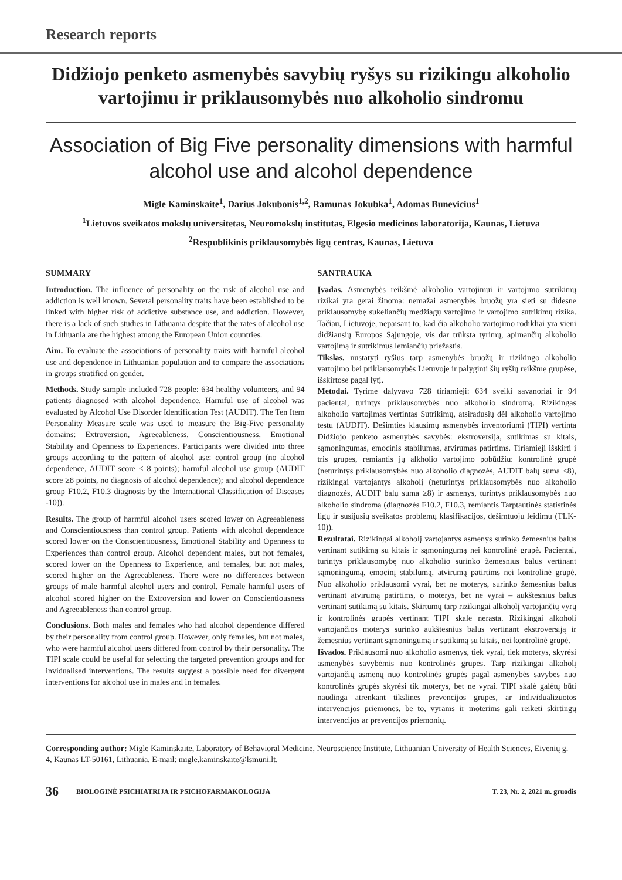Research reports
Didžiojo penketo asmenybės savybių ryšys su rizikingu alkoholio vartojimu ir priklausomybės nuo alkoholio sindromu
Association of Big Five personality dimensions with harmful alcohol use and alcohol dependence
Migle Kaminskaite<sup>1</sup>, Darius Jokubonis<sup>1,2</sup>, Ramunas Jokubka<sup>1</sup>, Adomas Bunevicius<sup>1</sup>
<sup>1</sup> Lietuvos sveikatos mokslų universitetas, Neuromokslų institutas, Elgesio medicinos laboratorija, Kaunas, Lietuva
<sup>2</sup> Respublikinis priklausomybės ligų centras, Kaunas, Lietuva
SUMMARY
Introduction. The influence of personality on the risk of alcohol use and addiction is well known. Several personality traits have been established to be linked with higher risk of addictive substance use, and addiction. However, there is a lack of such studies in Lithuania despite that the rates of alcohol use in Lithuania are the highest among the European Union countries.
Aim. To evaluate the associations of personality traits with harmful alcohol use and dependence in Lithuanian population and to compare the associations in groups stratified on gender.
Methods. Study sample included 728 people: 634 healthy volunteers, and 94 patients diagnosed with alcohol dependence. Harmful use of alcohol was evaluated by Alcohol Use Disorder Identification Test (AUDIT). The Ten Item Personality Measure scale was used to measure the Big-Five personality domains: Extroversion, Agreeableness, Conscientiousness, Emotional Stability and Openness to Experiences. Participants were divided into three groups according to the pattern of alcohol use: control group (no alcohol dependence, AUDIT score < 8 points); harmful alcohol use group (AUDIT score ≥8 points, no diagnosis of alcohol dependence); and alcohol dependence group F10.2, F10.3 diagnosis by the International Classification of Diseases -10)).
Results. The group of harmful alcohol users scored lower on Agreeableness and Conscientiousness than control group. Patients with alcohol dependence scored lower on the Conscientiousness, Emotional Stability and Openness to Experiences than control group. Alcohol dependent males, but not females, scored lower on the Openness to Experience, and females, but not males, scored higher on the Agreeableness. There were no differences between groups of male harmful alcohol users and control. Female harmful users of alcohol scored higher on the Extroversion and lower on Conscientiousness and Agreeableness than control group.
Conclusions. Both males and females who had alcohol dependence differed by their personality from control group. However, only females, but not males, who were harmful alcohol users differed from control by their personality. The TIPI scale could be useful for selecting the targeted prevention groups and for invidualised interventions. The results suggest a possible need for divergent interventions for alcohol use in males and in females.
SANTRAUKA
Įvadas. Asmenybės reikšmė alkoholio vartojimui ir vartojimo sutrikimų rizikai yra gerai žinoma: nemažai asmenybės bruožų yra sieti su didesne priklausomybę sukeliančių medžiagų vartojimo ir vartojimo sutrikimų rizika. Tačiau, Lietuvoje, nepaisant to, kad čia alkoholio vartojimo rodikliai yra vieni didžiausių Europos Sąjungoje, vis dar trūksta tyrimų, apimančių alkoholio vartojimą ir sutrikimus lemiančių priežastis.
Tikslas. nustatyti ryšius tarp asmenybės bruožų ir rizikingo alkoholio vartojimo bei priklausomybės Lietuvoje ir palyginti šių ryšių reikšmę grupėse, išskirtose pagal lytį.
Metodai. Tyrime dalyvavo 728 tiriamieji: 634 sveiki savanoriai ir 94 pacientai, turintys priklausomybės nuo alkoholio sindromą. Rizikingas alkoholio vartojimas vertintas Sutrikimų, atsiradusių dėl alkoholio vartojimo testu (AUDIT). Dešimties klausimų asmenybės inventoriumi (TIPI) vertinta Didžiojo penketo asmenybės savybės: ekstroversija, sutikimas su kitais, sąmoningumas, emocinis stabilumas, atvirumas patirtims. Tiriamieji išskirti į tris grupes, remiantis jų alkholio vartojimo pobūdžiu: kontrolinė grupė (neturintys priklausomybės nuo alkoholio diagnozės, AUDIT balų suma <8), rizikingai vartojantys alkoholį (neturintys priklausomybės nuo alkoholio diagnozės, AUDIT balų suma ≥8) ir asmenys, turintys priklausomybės nuo alkoholio sindromą (diagnozės F10.2, F10.3, remiantis Tarptautinės statistinės ligų ir susijusių sveikatos problemų klasifikacijos, dešimtuoju leidimu (TLK-10)).
Rezultatai. Rizikingai alkoholį vartojantys asmenys surinko žemesnius balus vertinant sutikimą su kitais ir sąmoningumą nei kontrolinė grupė. Pacientai, turintys priklausomybę nuo alkoholio surinko žemesnius balus vertinant sąmoningumą, emocinį stabilumą, atvirumą patirtims nei kontrolinė grupė. Nuo alkoholio priklausomi vyrai, bet ne moterys, surinko žemesnius balus vertinant atvirumą patirtims, o moterys, bet ne vyrai – aukštesnius balus vertinant sutikimą su kitais. Skirtumų tarp rizikingai alkoholį vartojančių vyrų ir kontrolinės grupės vertinant TIPI skale nerasta. Rizikingai alkoholį vartojančios moterys surinko aukštesnius balus vertinant ekstroversiją ir žemesnius vertinant sąmoningumą ir sutikimą su kitais, nei kontrolinė grupė.
Išvados. Priklausomi nuo alkoholio asmenys, tiek vyrai, tiek moterys, skyrėsi asmenybės savybėmis nuo kontrolinės grupės. Tarp rizikingai alkoholį vartojančių asmenų nuo kontrolinės grupės pagal asmenybės savybes nuo kontrolinės grupės skyrėsi tik moterys, bet ne vyrai. TIPI skalė galėtų būti naudinga atrenkant tikslines prevencijos grupes, ar individualizuotos intervencijos priemones, be to, vyrams ir moterims gali reikėti skirtingų intervencijos ar prevencijos priemonių.
Corresponding author: Migle Kaminskaite, Laboratory of Behavioral Medicine, Neuroscience Institute, Lithuanian University of Health Sciences, Eivenių g. 4, Kaunas LT-50161, Lithuania. E-mail: migle.kaminskaite@lsmuni.lt.
36 BIOLOGINĖ PSICHIATRIJA IR PSICHOFARMAKOLOGIJA T. 23, Nr. 2, 2021 m. gruodis